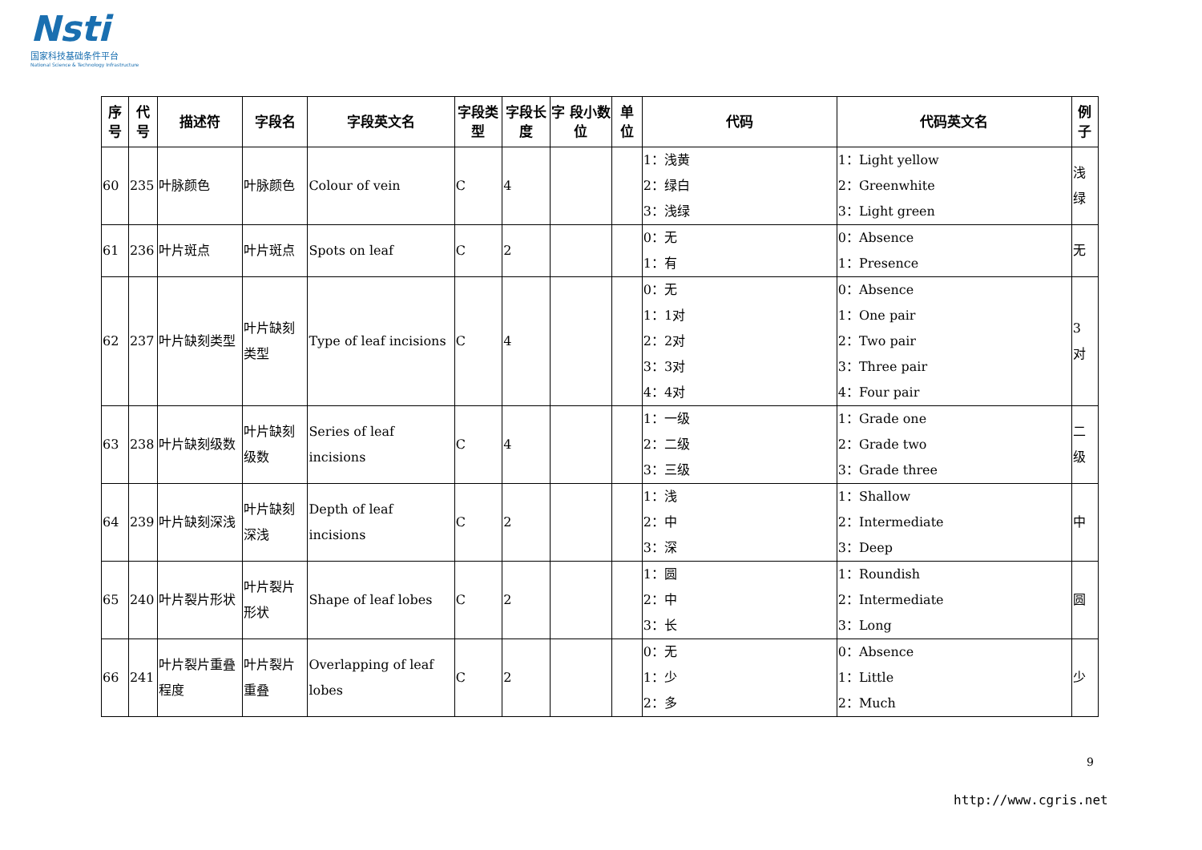Nsti
国家科技基础条件平台
National Science & Technology Infrastructure
| 序号 | 代号 | 描述符 | 字段名 | 字段英文名 | 字段类型 | 字段长度 | 字 段小数位 | 单 位 | 代码 | 代码英文名 | 例子 |
| --- | --- | --- | --- | --- | --- | --- | --- | --- | --- | --- | --- |
| 60 | 235 | 叶脉颜色 | 叶脉颜色 | Colour of vein | C | 4 | | | 1：浅黄 2：绿白 3：浅绿 | 1：Light yellow 2：Greenwhite 3：Light green | 浅绿 |
| 61 | 236 | 叶片斑点 | 叶片斑点 | Spots on leaf | C | 2 | | | 0：无 1：有 | 0：Absence 1：Presence | 无 |
| 62 | 237 | 叶片缺刻类型 | 叶片缺刻类型 | Type of leaf incisions | C | 4 | | | 0：无 1：1对 2：2对 3：3对 4：4对 | 0：Absence 1：One pair 2：Two pair 3：Three pair 4：Four pair | 3 对 |
| 63 | 238 | 叶片缺刻级数 | 叶片缺刻级数 | Series of leaf incisions | C | 4 | | | 1：一级 2：二级 3：三级 | 1：Grade one 2：Grade two 3：Grade three | 二级 |
| 64 | 239 | 叶片缺刻深浅 | 叶片缺刻深浅 | Depth of leaf incisions | C | 2 | | | 1：浅 2：中 3：深 | 1：Shallow 2：Intermediate 3：Deep | 中 |
| 65 | 240 | 叶片裂片形状 | 叶片裂片形状 | Shape of leaf lobes | C | 2 | | | 1：圆 2：中 3：长 | 1：Roundish 2：Intermediate 3：Long | 圆 |
| 66 | 241 | 叶片裂片重叠程度 | 叶片裂片重叠 | Overlapping of leaf lobes | C | 2 | | | 0：无 1：少 2：多 | 0：Absence 1：Little 2：Much | 少 |
9
http://www.cgris.net